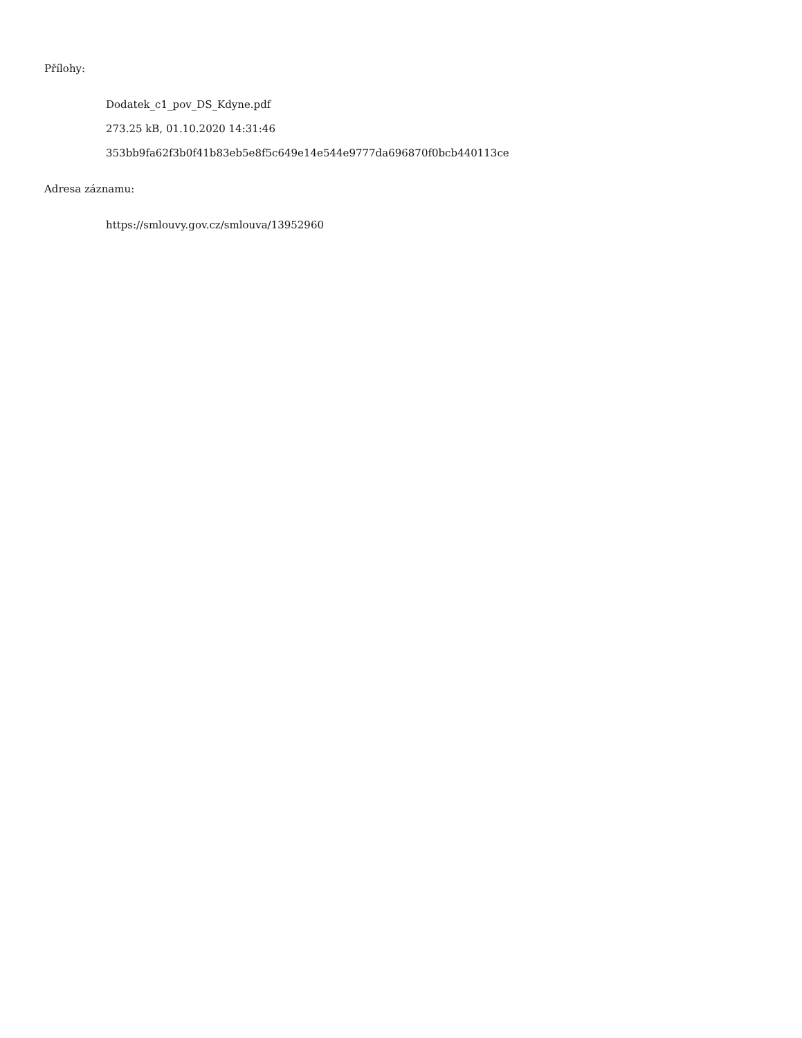Přílohy:
Dodatek_c1_pov_DS_Kdyne.pdf
273.25 kB, 01.10.2020 14:31:46
353bb9fa62f3b0f41b83eb5e8f5c649e14e544e9777da696870f0bcb440113ce
Adresa záznamu:
https://smlouvy.gov.cz/smlouva/13952960